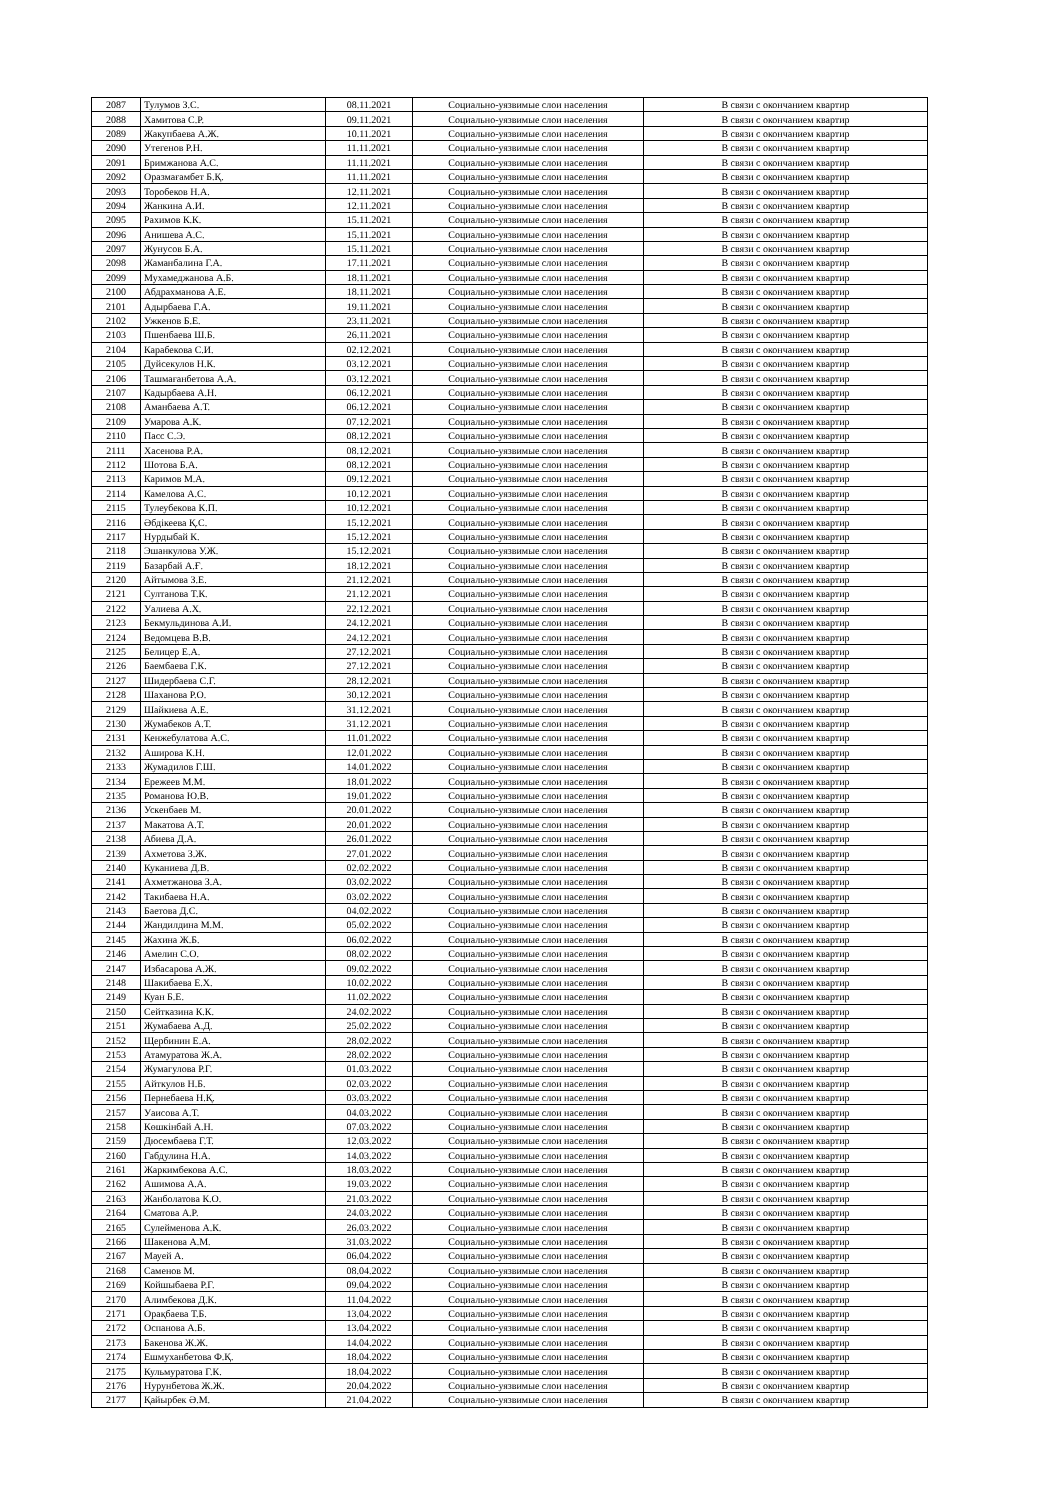| 2087 | Тулумов З.С. | 08.11.2021 | Социально-уязвимые слои населения | В связи с окончанием квартир |
| 2088 | Хамитова С.Р. | 09.11.2021 | Социально-уязвимые слои населения | В связи с окончанием квартир |
| 2089 | Жакупбаева А.Ж. | 10.11.2021 | Социально-уязвимые слои населения | В связи с окончанием квартир |
| 2090 | Утегенов Р.Н. | 11.11.2021 | Социально-уязвимые слои населения | В связи с окончанием квартир |
| 2091 | Бримжанова А.С. | 11.11.2021 | Социально-уязвимые слои населения | В связи с окончанием квартир |
| 2092 | Оразмағамбет Б.Қ. | 11.11.2021 | Социально-уязвимые слои населения | В связи с окончанием квартир |
| 2093 | Торобеков Н.А. | 12.11.2021 | Социально-уязвимые слои населения | В связи с окончанием квартир |
| 2094 | Жанкина А.И. | 12.11.2021 | Социально-уязвимые слои населения | В связи с окончанием квартир |
| 2095 | Рахимов К.К. | 15.11.2021 | Социально-уязвимые слои населения | В связи с окончанием квартир |
| 2096 | Анишева А.С. | 15.11.2021 | Социально-уязвимые слои населения | В связи с окончанием квартир |
| 2097 | Жунусов Б.А. | 15.11.2021 | Социально-уязвимые слои населения | В связи с окончанием квартир |
| 2098 | Жаманбалина Г.А. | 17.11.2021 | Социально-уязвимые слои населения | В связи с окончанием квартир |
| 2099 | Мухамеджанова А.Б. | 18.11.2021 | Социально-уязвимые слои населения | В связи с окончанием квартир |
| 2100 | Абдрахманова А.Е. | 18.11.2021 | Социально-уязвимые слои населения | В связи с окончанием квартир |
| 2101 | Адырбаева Г.А. | 19.11.2021 | Социально-уязвимые слои населения | В связи с окончанием квартир |
| 2102 | Ужкенов Б.Е. | 23.11.2021 | Социально-уязвимые слои населения | В связи с окончанием квартир |
| 2103 | Пшенбаева Ш.Б. | 26.11.2021 | Социально-уязвимые слои населения | В связи с окончанием квартир |
| 2104 | Карабекова С.И. | 02.12.2021 | Социально-уязвимые слои населения | В связи с окончанием квартир |
| 2105 | Дуйсекулов Н.К. | 03.12.2021 | Социально-уязвимые слои населения | В связи с окончанием квартир |
| 2106 | Ташмағанбетова А.А. | 03.12.2021 | Социально-уязвимые слои населения | В связи с окончанием квартир |
| 2107 | Кадырбаева А.Н. | 06.12.2021 | Социально-уязвимые слои населения | В связи с окончанием квартир |
| 2108 | Аманбаева А.Т. | 06.12.2021 | Социально-уязвимые слои населения | В связи с окончанием квартир |
| 2109 | Умарова А.К. | 07.12.2021 | Социально-уязвимые слои населения | В связи с окончанием квартир |
| 2110 | Пасс С.Э. | 08.12.2021 | Социально-уязвимые слои населения | В связи с окончанием квартир |
| 2111 | Хасенова Р.А. | 08.12.2021 | Социально-уязвимые слои населения | В связи с окончанием квартир |
| 2112 | Шотова Б.А. | 08.12.2021 | Социально-уязвимые слои населения | В связи с окончанием квартир |
| 2113 | Каримов М.А. | 09.12.2021 | Социально-уязвимые слои населения | В связи с окончанием квартир |
| 2114 | Камелова А.С. | 10.12.2021 | Социально-уязвимые слои населения | В связи с окончанием квартир |
| 2115 | Тулеубекова К.П. | 10.12.2021 | Социально-уязвимые слои населения | В связи с окончанием квартир |
| 2116 | Әбдікеева Қ.С. | 15.12.2021 | Социально-уязвимые слои населения | В связи с окончанием квартир |
| 2117 | Нурдыбай К. | 15.12.2021 | Социально-уязвимые слои населения | В связи с окончанием квартир |
| 2118 | Эшанкулова У.Ж. | 15.12.2021 | Социально-уязвимые слои населения | В связи с окончанием квартир |
| 2119 | Базарбай А.Ғ. | 18.12.2021 | Социально-уязвимые слои населения | В связи с окончанием квартир |
| 2120 | Айтымова З.Е. | 21.12.2021 | Социально-уязвимые слои населения | В связи с окончанием квартир |
| 2121 | Султанова Т.К. | 21.12.2021 | Социально-уязвимые слои населения | В связи с окончанием квартир |
| 2122 | Уалиева А.Х. | 22.12.2021 | Социально-уязвимые слои населения | В связи с окончанием квартир |
| 2123 | Бекмульдинова А.И. | 24.12.2021 | Социально-уязвимые слои населения | В связи с окончанием квартир |
| 2124 | Ведомцева В.В. | 24.12.2021 | Социально-уязвимые слои населения | В связи с окончанием квартир |
| 2125 | Белицер Е.А. | 27.12.2021 | Социально-уязвимые слои населения | В связи с окончанием квартир |
| 2126 | Баембаева Г.К. | 27.12.2021 | Социально-уязвимые слои населения | В связи с окончанием квартир |
| 2127 | Шидербаева С.Г. | 28.12.2021 | Социально-уязвимые слои населения | В связи с окончанием квартир |
| 2128 | Шаханова Р.О. | 30.12.2021 | Социально-уязвимые слои населения | В связи с окончанием квартир |
| 2129 | Шайкиева А.Е. | 31.12.2021 | Социально-уязвимые слои населения | В связи с окончанием квартир |
| 2130 | Жумабеков А.Т. | 31.12.2021 | Социально-уязвимые слои населения | В связи с окончанием квартир |
| 2131 | Кенжебулатова А.С. | 11.01.2022 | Социально-уязвимые слои населения | В связи с окончанием квартир |
| 2132 | Аширова К.Н. | 12.01.2022 | Социально-уязвимые слои населения | В связи с окончанием квартир |
| 2133 | Жумадилов Г.Ш. | 14.01.2022 | Социально-уязвимые слои населения | В связи с окончанием квартир |
| 2134 | Ережеев М.М. | 18.01.2022 | Социально-уязвимые слои населения | В связи с окончанием квартир |
| 2135 | Романова Ю.В. | 19.01.2022 | Социально-уязвимые слои населения | В связи с окончанием квартир |
| 2136 | Ускенбаев М. | 20.01.2022 | Социально-уязвимые слои населения | В связи с окончанием квартир |
| 2137 | Макатова А.Т. | 20.01.2022 | Социально-уязвимые слои населения | В связи с окончанием квартир |
| 2138 | Абиева Д.А. | 26.01.2022 | Социально-уязвимые слои населения | В связи с окончанием квартир |
| 2139 | Ахметова З.Ж. | 27.01.2022 | Социально-уязвимые слои населения | В связи с окончанием квартир |
| 2140 | Куканиева Д.В. | 02.02.2022 | Социально-уязвимые слои населения | В связи с окончанием квартир |
| 2141 | Ахметжанова З.А. | 03.02.2022 | Социально-уязвимые слои населения | В связи с окончанием квартир |
| 2142 | Такибаева Н.А. | 03.02.2022 | Социально-уязвимые слои населения | В связи с окончанием квартир |
| 2143 | Баетова Д.С. | 04.02.2022 | Социально-уязвимые слои населения | В связи с окончанием квартир |
| 2144 | Жандилдина М.М. | 05.02.2022 | Социально-уязвимые слои населения | В связи с окончанием квартир |
| 2145 | Жахина Ж.Б. | 06.02.2022 | Социально-уязвимые слои населения | В связи с окончанием квартир |
| 2146 | Амелин С.О. | 08.02.2022 | Социально-уязвимые слои населения | В связи с окончанием квартир |
| 2147 | Избасарова А.Ж. | 09.02.2022 | Социально-уязвимые слои населения | В связи с окончанием квартир |
| 2148 | Шакибаева Е.Х. | 10.02.2022 | Социально-уязвимые слои населения | В связи с окончанием квартир |
| 2149 | Куан Б.Е. | 11.02.2022 | Социально-уязвимые слои населения | В связи с окончанием квартир |
| 2150 | Сейтказина К.К. | 24.02.2022 | Социально-уязвимые слои населения | В связи с окончанием квартир |
| 2151 | Жумабаева А.Д. | 25.02.2022 | Социально-уязвимые слои населения | В связи с окончанием квартир |
| 2152 | Щербинин Е.А. | 28.02.2022 | Социально-уязвимые слои населения | В связи с окончанием квартир |
| 2153 | Атамуратова Ж.А. | 28.02.2022 | Социально-уязвимые слои населения | В связи с окончанием квартир |
| 2154 | Жумагулова Р.Г. | 01.03.2022 | Социально-уязвимые слои населения | В связи с окончанием квартир |
| 2155 | Айткулов Н.Б. | 02.03.2022 | Социально-уязвимые слои населения | В связи с окончанием квартир |
| 2156 | Пернебаева Н.Қ. | 03.03.2022 | Социально-уязвимые слои населения | В связи с окончанием квартир |
| 2157 | Уаисова А.Т. | 04.03.2022 | Социально-уязвимые слои населения | В связи с окончанием квартир |
| 2158 | Көшкінбай А.Н. | 07.03.2022 | Социально-уязвимые слои населения | В связи с окончанием квартир |
| 2159 | Дюсембаева Г.Т. | 12.03.2022 | Социально-уязвимые слои населения | В связи с окончанием квартир |
| 2160 | Габдулина Н.А. | 14.03.2022 | Социально-уязвимые слои населения | В связи с окончанием квартир |
| 2161 | Жаркимбекова А.С. | 18.03.2022 | Социально-уязвимые слои населения | В связи с окончанием квартир |
| 2162 | Ашимова А.А. | 19.03.2022 | Социально-уязвимые слои населения | В связи с окончанием квартир |
| 2163 | Жанболатова К.О. | 21.03.2022 | Социально-уязвимые слои населения | В связи с окончанием квартир |
| 2164 | Сматова А.Р. | 24.03.2022 | Социально-уязвимые слои населения | В связи с окончанием квартир |
| 2165 | Сулейменова А.К. | 26.03.2022 | Социально-уязвимые слои населения | В связи с окончанием квартир |
| 2166 | Шакенова А.М. | 31.03.2022 | Социально-уязвимые слои населения | В связи с окончанием квартир |
| 2167 | Мауей А. | 06.04.2022 | Социально-уязвимые слои населения | В связи с окончанием квартир |
| 2168 | Саменов М. | 08.04.2022 | Социально-уязвимые слои населения | В связи с окончанием квартир |
| 2169 | Койшыбаева Р.Г. | 09.04.2022 | Социально-уязвимые слои населения | В связи с окончанием квартир |
| 2170 | Алимбекова Д.К. | 11.04.2022 | Социально-уязвимые слои населения | В связи с окончанием квартир |
| 2171 | Орақбаева Т.Б. | 13.04.2022 | Социально-уязвимые слои населения | В связи с окончанием квартир |
| 2172 | Оспанова А.Б. | 13.04.2022 | Социально-уязвимые слои населения | В связи с окончанием квартир |
| 2173 | Бакенова Ж.Ж. | 14.04.2022 | Социально-уязвимые слои населения | В связи с окончанием квартир |
| 2174 | Ешмуханбетова Ф.Қ. | 18.04.2022 | Социально-уязвимые слои населения | В связи с окончанием квартир |
| 2175 | Кульмуратова Г.К. | 18.04.2022 | Социально-уязвимые слои населения | В связи с окончанием квартир |
| 2176 | Нурунбетова Ж.Ж. | 20.04.2022 | Социально-уязвимые слои населения | В связи с окончанием квартир |
| 2177 | Қайырбек Ә.М. | 21.04.2022 | Социально-уязвимые слои населения | В связи с окончанием квартир |